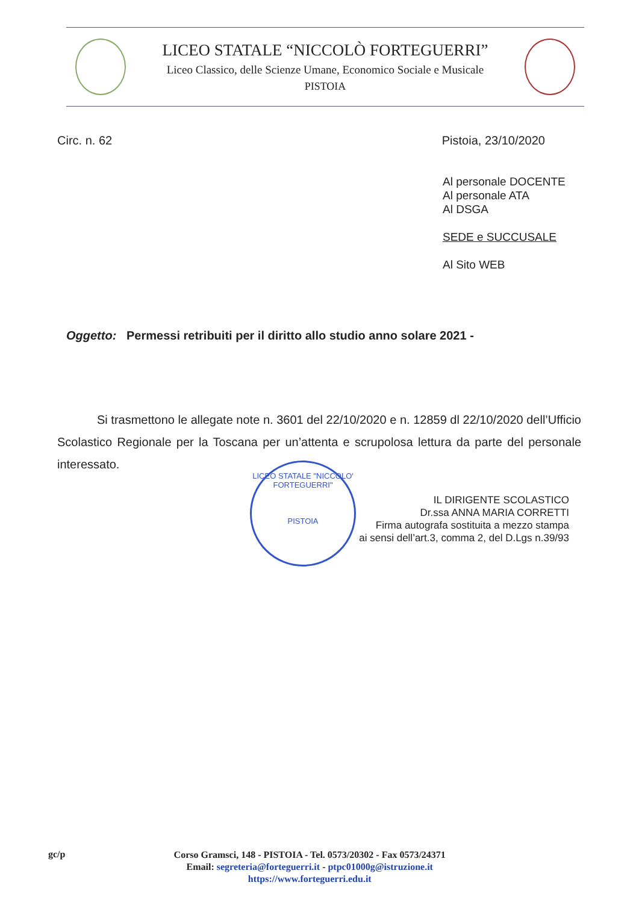LICEO STATALE “NICCOLÒ FORTEGUERRI”
Liceo Classico, delle Scienze Umane, Economico Sociale e Musicale
PISTOIA
Circ. n. 62 Pistoia, 23/10/2020
Al personale DOCENTE
Al personale ATA
Al DSGA
SEDE e SUCCUSALE
Al Sito WEB
Oggetto: Permessi retribuiti per il diritto allo studio anno solare 2021 -
Si trasmettono le allegate note n. 3601 del 22/10/2020 e n. 12859 dl 22/10/2020 dell’Ufficio Scolastico Regionale per la Toscana per un’attenta e scrupolosa lettura da parte del personale interessato.
IL DIRIGENTE SCOLASTICO
Dr.ssa ANNA MARIA CORRETTI
Firma autografa sostituita a mezzo stampa
ai sensi dell’art.3, comma 2, del D.Lgs n.39/93
LICEO STATALE "NICCOLO' FORTEGUERRI"
PISTOIA
gc/p
Corso Gramsci, 148 - PISTOIA - Tel. 0573/20302 - Fax 0573/24371
Email: segreteria@forteguerri.it - ptpc01000g@istruzione.it
https://www.forteguerri.edu.it